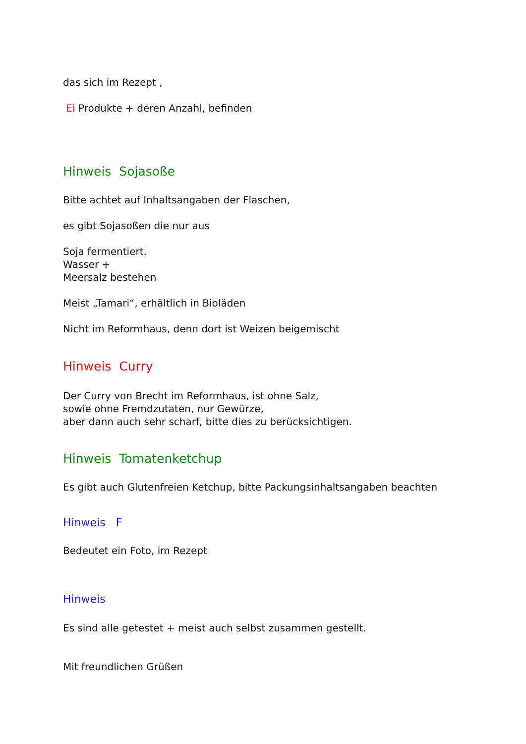das sich im Rezept ,
Ei Produkte + deren Anzahl, befinden
Hinweis Sojasoße
Bitte achtet auf Inhaltsangaben der Flaschen,
es gibt Sojasoßen die nur aus
Soja fermentiert.
Wasser +
Meersalz bestehen
Meist „Tamari“, erhältlich in Bioläden
Nicht im Reformhaus, denn dort ist Weizen beigemischt
Hinweis Curry
Der Curry von Brecht im Reformhaus, ist ohne Salz,
sowie ohne Fremdzutaten, nur Gewürze,
aber dann auch sehr scharf, bitte dies zu berücksichtigen.
Hinweis Tomatenketchup
Es gibt auch Glutenfreien Ketchup, bitte Packungsinhaltsangaben beachten
Hinweis F
Bedeutet ein Foto, im Rezept
Hinweis
Es sind alle getestet + meist auch selbst zusammen gestellt.
Mit freundlichen Grüßen